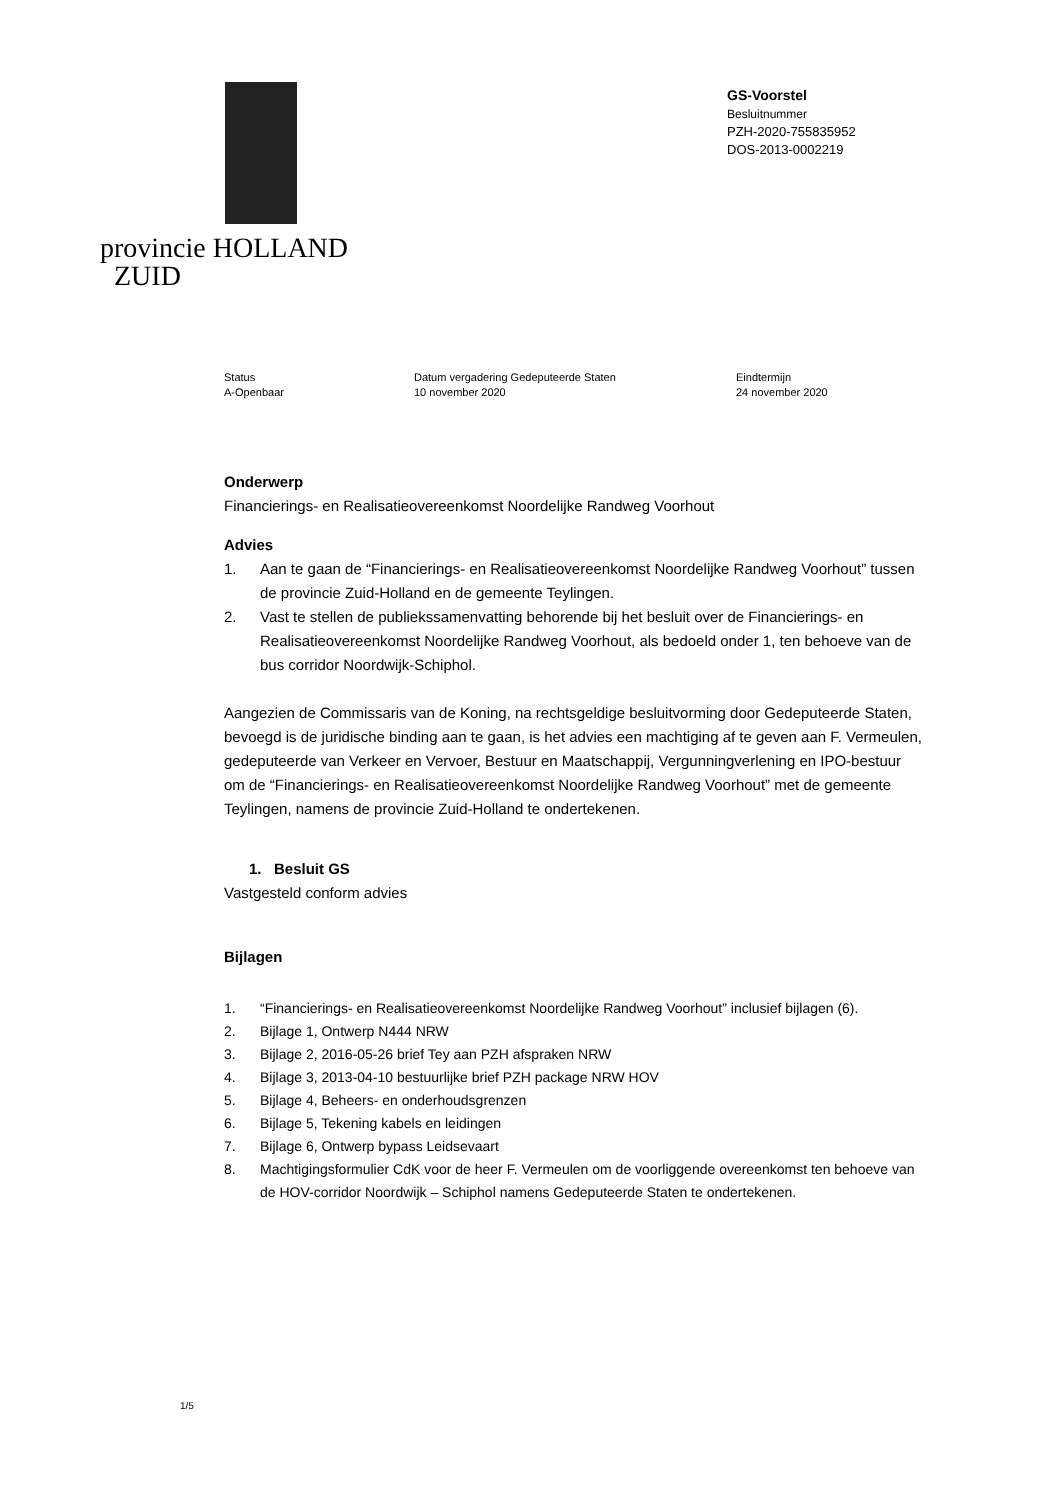provincie HOLLAND
ZUID
GS-Voorstel
Besluitnummer
PZH-2020-755835952
DOS-2013-0002219
Status
A-Openbaar
Datum vergadering Gedeputeerde Staten
10 november 2020
Eindtermijn
24 november 2020
Onderwerp
Financierings- en Realisatieovereenkomst Noordelijke Randweg Voorhout
Advies
1. Aan te gaan de “Financierings- en Realisatieovereenkomst Noordelijke Randweg Voorhout” tussen de provincie Zuid-Holland en de gemeente Teylingen.
2. Vast te stellen de publiekssamenvatting behorende bij het besluit over de Financierings- en Realisatieovereenkomst Noordelijke Randweg Voorhout, als bedoeld onder 1, ten behoeve van de bus corridor Noordwijk-Schiphol.
Aangezien de Commissaris van de Koning, na rechtsgeldige besluitvorming door Gedeputeerde Staten, bevoegd is de juridische binding aan te gaan, is het advies een machtiging af te geven aan F. Vermeulen, gedeputeerde van Verkeer en Vervoer, Bestuur en Maatschappij, Vergunningverlening en IPO-bestuur om de “Financierings- en Realisatieovereenkomst Noordelijke Randweg Voorhout” met de gemeente Teylingen, namens de provincie Zuid-Holland te ondertekenen.
1. Besluit GS
Vastgesteld conform advies
Bijlagen
1. “Financierings- en Realisatieovereenkomst Noordelijke Randweg Voorhout” inclusief bijlagen (6).
2. Bijlage 1, Ontwerp N444 NRW
3. Bijlage 2, 2016-05-26 brief Tey aan PZH afspraken NRW
4. Bijlage 3, 2013-04-10 bestuurlijke brief PZH package NRW HOV
5. Bijlage 4, Beheers- en onderhoudsgrenzen
6. Bijlage 5, Tekening kabels en leidingen
7. Bijlage 6, Ontwerp bypass Leidsevaart
8. Machtigingsformulier CdK voor de heer F. Vermeulen om de voorliggende overeenkomst ten behoeve van de HOV-corridor Noordwijk – Schiphol namens Gedeputeerde Staten te ondertekenen.
1/5